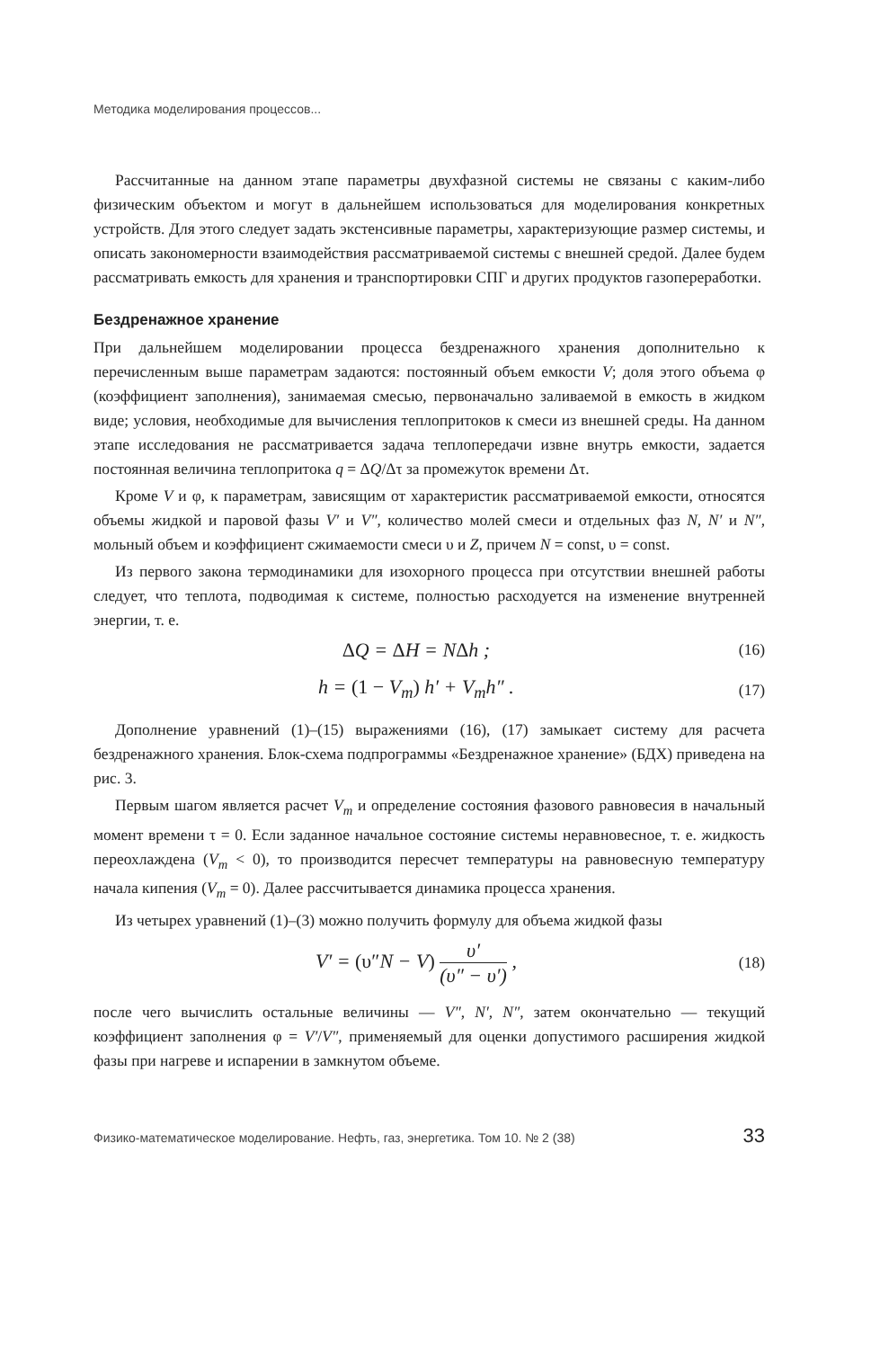Методика моделирования процессов...
Рассчитанные на данном этапе параметры двухфазной системы не связаны с каким-либо физическим объектом и могут в дальнейшем использоваться для моделирования конкретных устройств. Для этого следует задать экстенсивные параметры, характеризующие размер системы, и описать закономерности взаимодействия рассматриваемой системы с внешней средой. Далее будем рассматривать емкость для хранения и транспортировки СПГ и других продуктов газопереработки.
Бездренажное хранение
При дальнейшем моделировании процесса бездренажного хранения дополнительно к перечисленным выше параметрам задаются: постоянный объем емкости V; доля этого объема φ (коэффициент заполнения), занимаемая смесью, первоначально заливаемой в емкость в жидком виде; условия, необходимые для вычисления теплопритоков к смеси из внешней среды. На данном этапе исследования не рассматривается задача теплопередачи извне внутрь емкости, задается постоянная величина теплопритока q = ΔQ/Δτ за промежуток времени Δτ.
Кроме V и φ, к параметрам, зависящим от характеристик рассматриваемой емкости, относятся объемы жидкой и паровой фазы V′ и V″, количество молей смеси и отдельных фаз N, N′ и N″, мольный объем и коэффициент сжимаемости смеси υ и Z, причем N = const, υ = const.
Из первого закона термодинамики для изохорного процесса при отсутствии внешней работы следует, что теплота, подводимая к системе, полностью расходуется на изменение внутренней энергии, т. е.
ΔQ = ΔH = NΔh ;
(16)
h = (1 − V<sub>m</sub>) h′ + V<sub>m</sub>h″ .
(17)
Дополнение уравнений (1)–(15) выражениями (16), (17) замыкает систему для расчета бездренажного хранения. Блок-схема подпрограммы «Бездренажное хранение» (БДХ) приведена на рис. 3.
Первым шагом является расчет V<sub>m</sub> и определение состояния фазового равновесия в начальный момент времени τ = 0. Если заданное начальное состояние системы неравновесное, т. е. жидкость переохлаждена (V<sub>m</sub> < 0), то производится пересчет температуры на равновесную температуру начала кипения (V<sub>m</sub> = 0). Далее рассчитывается динамика процесса хранения.
Из четырех уравнений (1)–(3) можно получить формулу для объема жидкой фазы
V′ = (υ″N − V) υ′ (υ″ − υ′) ,
(18)
после чего вычислить остальные величины — V″, N′, N″, затем окончательно — текущий коэффициент заполнения φ = V′/V″, применяемый для оценки допустимого расширения жидкой фазы при нагреве и испарении в замкнутом объеме.
Физико-математическое моделирование. Нефть, газ, энергетика. Том 10. № 2 (38) 33